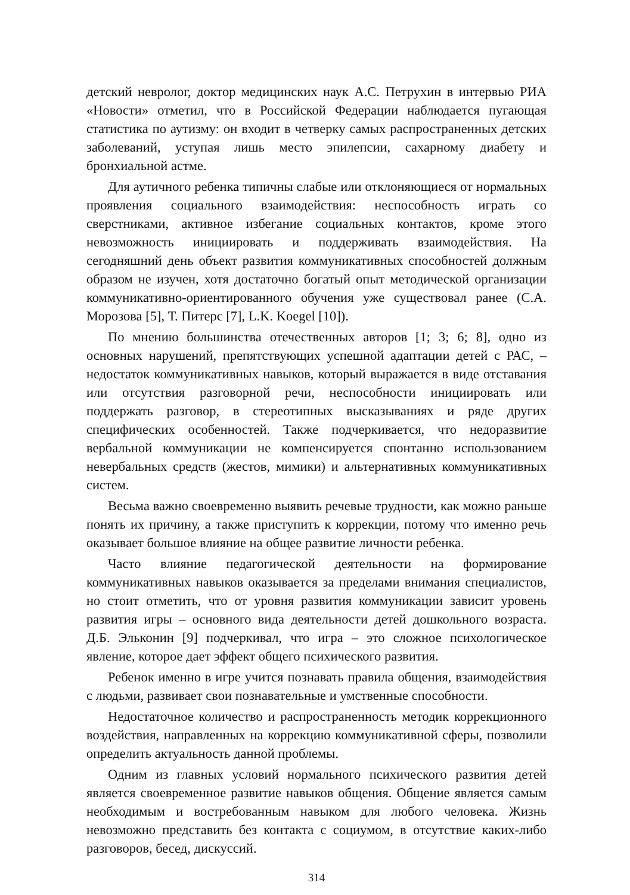детский невролог, доктор медицинских наук А.С. Петрухин в интервью РИА «Новости» отметил, что в Российской Федерации наблюдается пугающая статистика по аутизму: он входит в четверку самых распространенных детских заболеваний, уступая лишь место эпилепсии, сахарному диабету и бронхиальной астме.
Для аутичного ребенка типичны слабые или отклоняющиеся от нормальных проявления социального взаимодействия: неспособность играть со сверстниками, активное избегание социальных контактов, кроме этого невозможность инициировать и поддерживать взаимодействия. На сегодняшний день объект развития коммуникативных способностей должным образом не изучен, хотя достаточно богатый опыт методической организации коммуникативно-ориентированного обучения уже существовал ранее (С.А. Морозова [5], Т. Питерс [7], L.K. Koegel [10]).
По мнению большинства отечественных авторов [1; 3; 6; 8], одно из основных нарушений, препятствующих успешной адаптации детей с РАС, – недостаток коммуникативных навыков, который выражается в виде отставания или отсутствия разговорной речи, неспособности инициировать или поддержать разговор, в стереотипных высказываниях и ряде других специфических особенностей. Также подчеркивается, что недоразвитие вербальной коммуникации не компенсируется спонтанно использованием невербальных средств (жестов, мимики) и альтернативных коммуникативных систем.
Весьма важно своевременно выявить речевые трудности, как можно раньше понять их причину, а также приступить к коррекции, потому что именно речь оказывает большое влияние на общее развитие личности ребенка.
Часто влияние педагогической деятельности на формирование коммуникативных навыков оказывается за пределами внимания специалистов, но стоит отметить, что от уровня развития коммуникации зависит уровень развития игры – основного вида деятельности детей дошкольного возраста. Д.Б. Эльконин [9] подчеркивал, что игра – это сложное психологическое явление, которое дает эффект общего психического развития.
Ребенок именно в игре учится познавать правила общения, взаимодействия с людьми, развивает свои познавательные и умственные способности.
Недостаточное количество и распространенность методик коррекционного воздействия, направленных на коррекцию коммуникативной сферы, позволили определить актуальность данной проблемы.
Одним из главных условий нормального психического развития детей является своевременное развитие навыков общения. Общение является самым необходимым и востребованным навыком для любого человека. Жизнь невозможно представить без контакта с социумом, в отсутствие каких-либо разговоров, бесед, дискуссий.
314